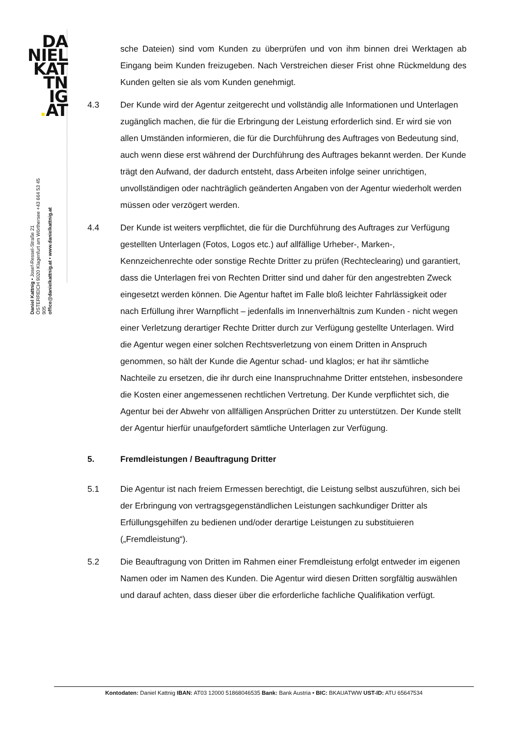DA
NIEL
KAT
TN
IG
. AT
Daniel Kattnig • Josef-Ressel-Straße 21
ÖSTERREICH 9020 Klagenfurt am Wörthersee +43 664 53 45 905
office@danielkattnig.at • www.danielkattnig.at
sche Dateien) sind vom Kunden zu überprüfen und von ihm binnen drei Werktagen ab Eingang beim Kunden freizugeben. Nach Verstreichen dieser Frist ohne Rückmeldung des Kunden gelten sie als vom Kunden genehmigt.
4.3 Der Kunde wird der Agentur zeitgerecht und vollständig alle Informationen und Unterlagen zugänglich machen, die für die Erbringung der Leistung erforderlich sind. Er wird sie von allen Umständen informieren, die für die Durchführung des Auftrages von Bedeutung sind, auch wenn diese erst während der Durchführung des Auftrages bekannt werden. Der Kunde trägt den Aufwand, der dadurch entsteht, dass Arbeiten infolge seiner unrichtigen, unvollständigen oder nachträglich geänderten Angaben von der Agentur wiederholt werden müssen oder verzögert werden.
4.4 Der Kunde ist weiters verpflichtet, die für die Durchführung des Auftrages zur Verfügung gestellten Unterlagen (Fotos, Logos etc.) auf allfällige Urheber-, Marken-, Kennzeichenrechte oder sonstige Rechte Dritter zu prüfen (Rechteclearing) und garantiert, dass die Unterlagen frei von Rechten Dritter sind und daher für den angestrebten Zweck eingesetzt werden können. Die Agentur haftet im Falle bloß leichter Fahrlässigkeit oder nach Erfüllung ihrer Warnpflicht – jedenfalls im Innenverhältnis zum Kunden - nicht wegen einer Verletzung derartiger Rechte Dritter durch zur Verfügung gestellte Unterlagen. Wird die Agentur wegen einer solchen Rechtsverletzung von einem Dritten in Anspruch genommen, so hält der Kunde die Agentur schad- und klaglos; er hat ihr sämtliche Nachteile zu ersetzen, die ihr durch eine Inanspruchnahme Dritter entstehen, insbesondere die Kosten einer angemessenen rechtlichen Vertretung. Der Kunde verpflichtet sich, die Agentur bei der Abwehr von allfälligen Ansprüchen Dritter zu unterstützen. Der Kunde stellt der Agentur hierfür unaufgefordert sämtliche Unterlagen zur Verfügung.
5. Fremdleistungen / Beauftragung Dritter
5.1 Die Agentur ist nach freiem Ermessen berechtigt, die Leistung selbst auszuführen, sich bei der Erbringung von vertragsgegenständlichen Leistungen sachkundiger Dritter als Erfüllungsgehilfen zu bedienen und/oder derartige Leistungen zu substituieren („Fremdleistung“).
5.2 Die Beauftragung von Dritten im Rahmen einer Fremdleistung erfolgt entweder im eigenen Namen oder im Namen des Kunden. Die Agentur wird diesen Dritten sorgfältig auswählen und darauf achten, dass dieser über die erforderliche fachliche Qualifikation verfügt.
Kontodaten: Daniel Kattnig IBAN: AT03 12000 51868046535 Bank: Bank Austria • BIC: BKAUATWW UST-ID: ATU 65647534